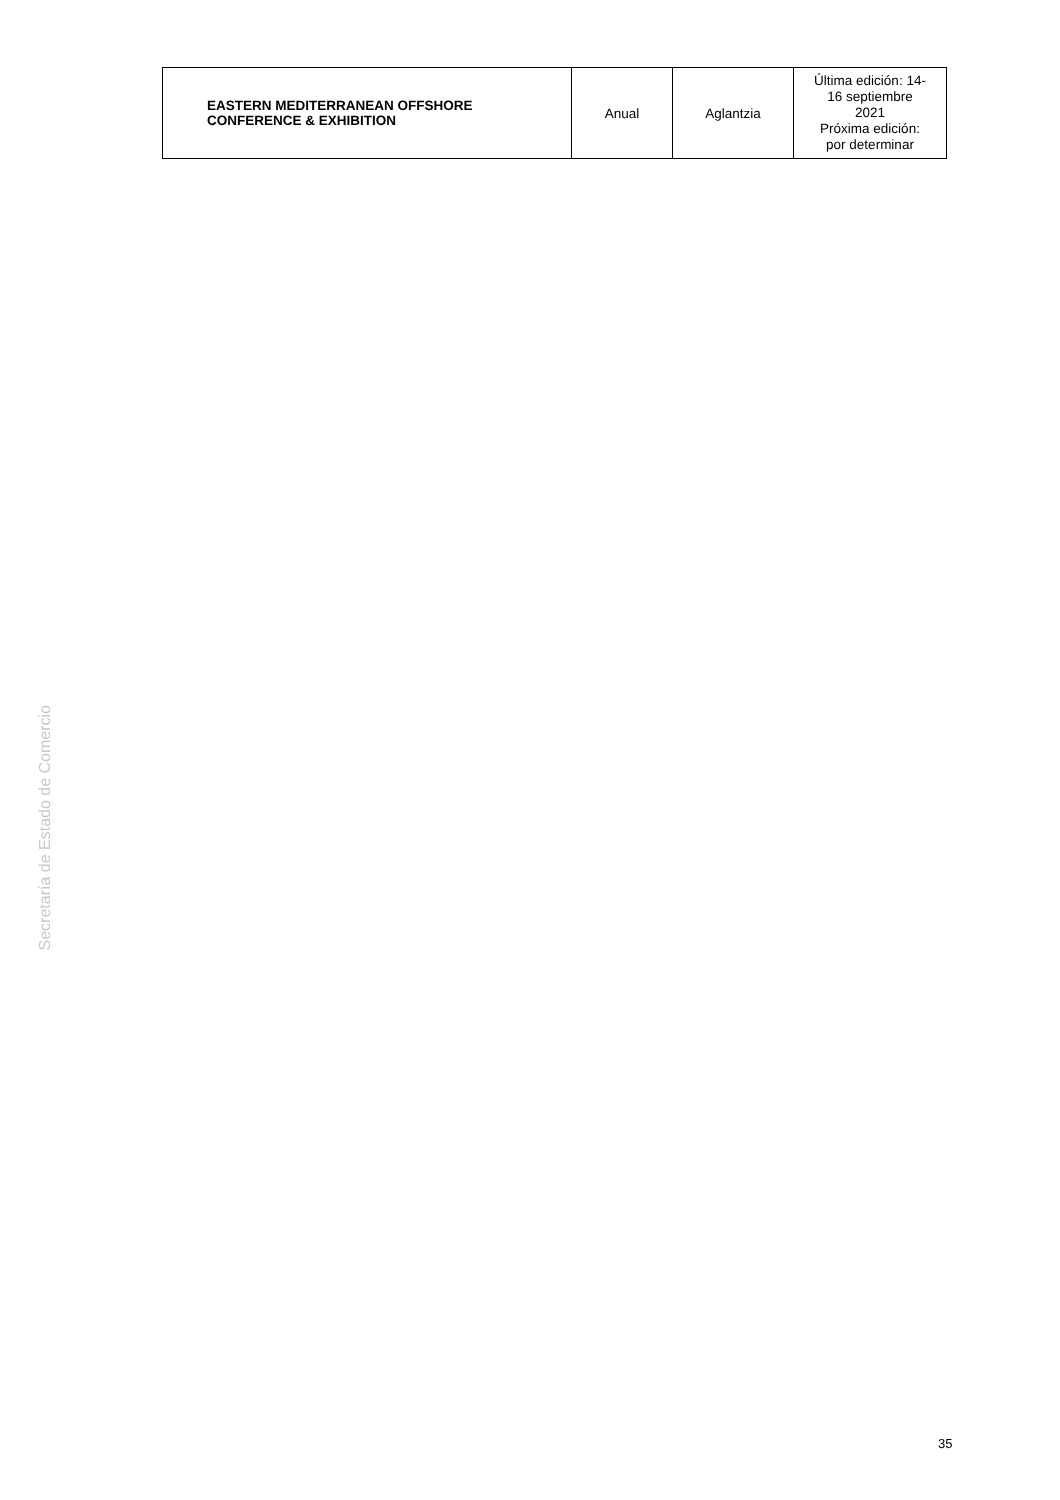| EASTERN MEDITERRANEAN OFFSHORE CONFERENCE & EXHIBITION | Anual | Aglantzia | Última edición: 14- 16 septiembre 2021 Próxima edición: por determinar |
Secretaría de Estado de Comercio
35